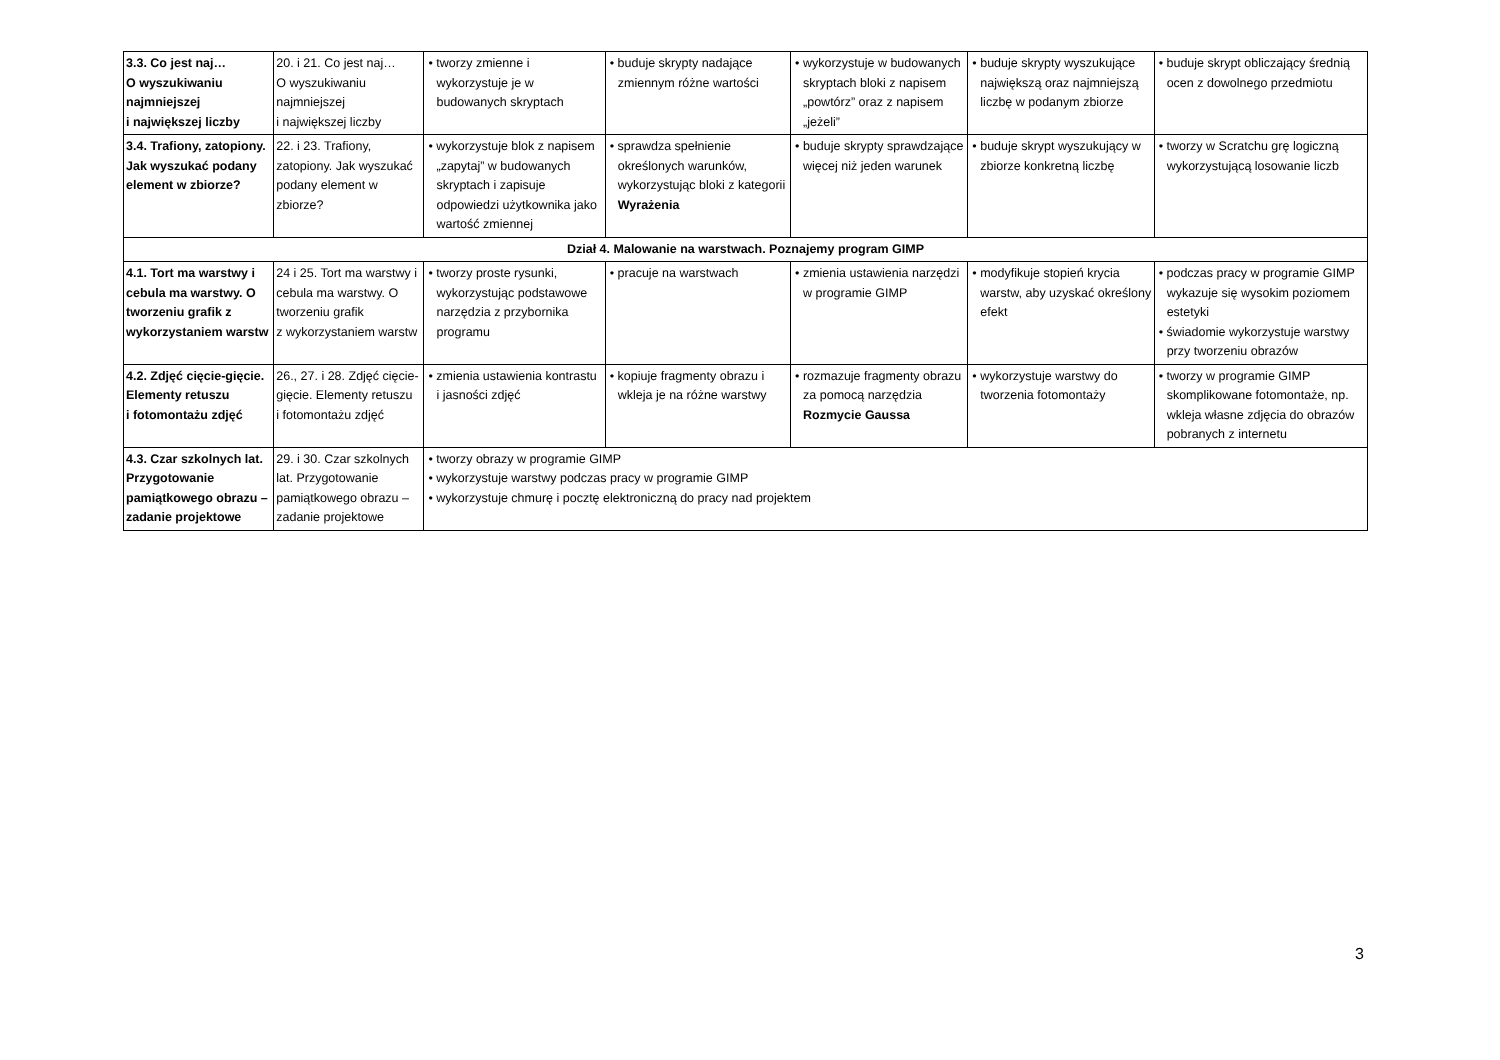| 3.3. Co jest naj… O wyszukiwaniu najmniejszej i największej liczby | 20. i 21. Co jest naj… O wyszukiwaniu najmniejszej i największej liczby | • tworzy zmienne i wykorzystuje je w budowanych skryptach | • buduje skrypty nadające zmiennym różne wartości | • wykorzystuje w budowanych skryptach bloki z napisem „powtórz” oraz z napisem „jeżeli” | • buduje skrypty wyszukujące największą oraz najmniejszą liczbę w podanym zbiorze | • buduje skrypt obliczający średnią ocen z dowolnego przedmiotu |
| 3.4. Trafiony, zatopiony. Jak wyszukać podany element w zbiorze? | 22. i 23. Trafiony, zatopiony. Jak wyszukać podany element w zbiorze? | • wykorzystuje blok z napisem „zapytaj” w budowanych skryptach i zapisuje odpowiedzi użytkownika jako wartość zmiennej | • sprawdza spełnienie określonych warunków, wykorzystując bloki z kategorii Wyrażenia | • buduje skrypty sprawdzające więcej niż jeden warunek | • buduje skrypt wyszukujący w zbiorze konkretną liczbę | • tworzy w Scratchu grę logiczną wykorzystującą losowanie liczb |
| Dział 4. Malowanie na warstwach. Poznajemy program GIMP | | | | | | |
| 4.1. Tort ma warstwy i cebula ma warstwy. O tworzeniu grafik z wykorzystaniem warstw | 24 i 25. Tort ma warstwy i cebula ma warstwy. O tworzeniu grafik z wykorzystaniem warstw | • tworzy proste rysunki, wykorzystując podstawowe narzędzia z przybornika programu | • pracuje na warstwach | • zmienia ustawienia narzędzi w programie GIMP | • modyfikuje stopień krycia warstw, aby uzyskać określony efekt | • podczas pracy w programie GIMP wykazuje się wysokim poziomem estetyki • świadomie wykorzystuje warstwy przy tworzeniu obrazów |
| 4.2. Zdjęć cięcie-gięcie. Elementy retuszu i fotomontażu zdjęć | 26., 27. i 28. Zdjęć cięcie-gięcie. Elementy retuszu i fotomontażu zdjęć | • zmienia ustawienia kontrastu i jasności zdjęć | • kopiuje fragmenty obrazu i wkleja je na różne warstwy | • rozmazuje fragmenty obrazu za pomocą narzędzia Rozmycie Gaussa | • wykorzystuje warstwy do tworzenia fotomontaży | • tworzy w programie GIMP skomplikowane fotomontaże, np. wkleja własne zdjęcia do obrazów pobranych z internetu |
| 4.3. Czar szkolnych lat. Przygotowanie pamiątkowego obrazu – zadanie projektowe | 29. i 30. Czar szkolnych lat. Przygotowanie pamiątkowego obrazu – zadanie projektowe | • tworzy obrazy w programie GIMP • wykorzystuje warstwy podczas pracy w programie GIMP • wykorzystuje chmurę i pocztę elektroniczną do pracy nad projektem | | | | |
3